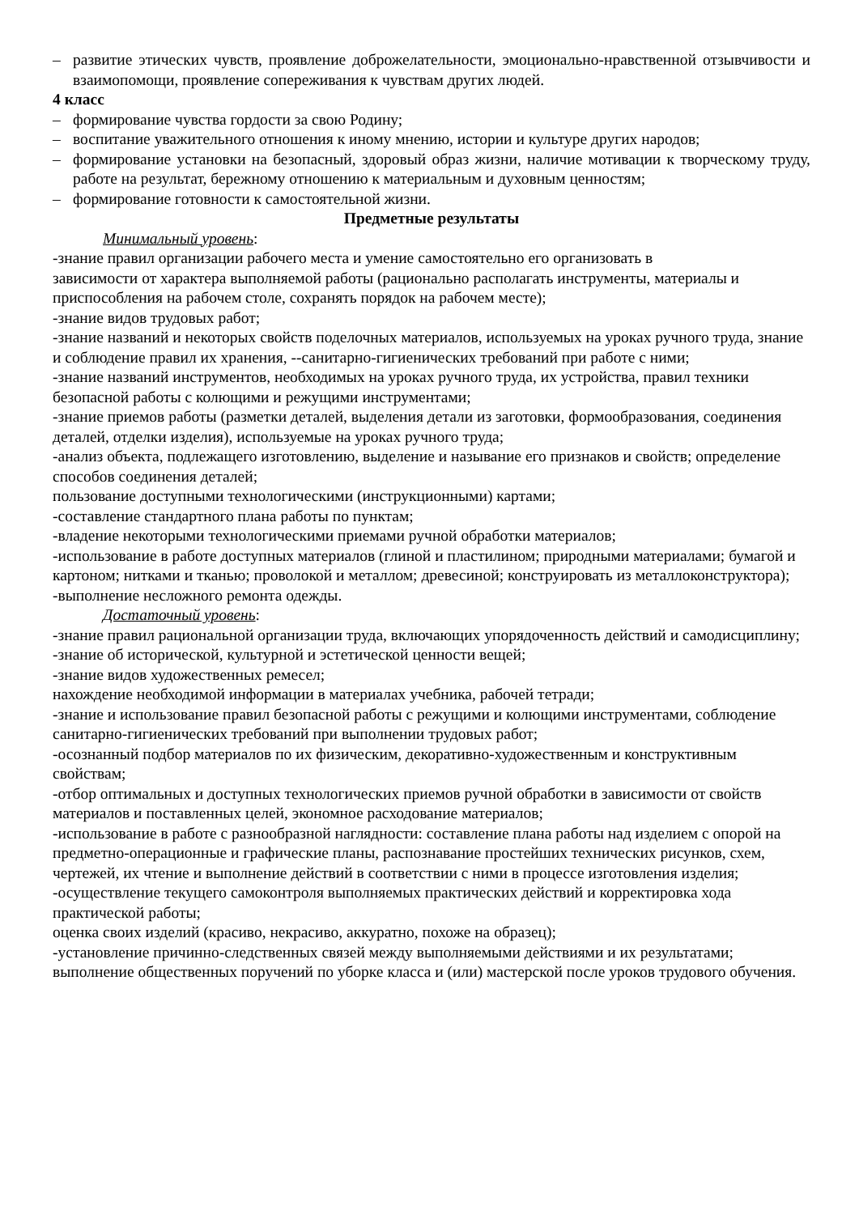– развитие этических чувств, проявление доброжелательности, эмоционально-нравственной отзывчивости и взаимопомощи, проявление сопереживания к чувствам других людей.
4 класс
– формирование чувства гордости за свою Родину;
– воспитание уважительного отношения к иному мнению, истории и культуре других народов;
– формирование установки на безопасный, здоровый образ жизни, наличие мотивации к творческому труду, работе на результат, бережному отношению к материальным и духовным ценностям;
– формирование готовности к самостоятельной жизни.
Предметные результаты
Минимальный уровень:
-знание правил организации рабочего места и умение самостоятельно его организовать в
зависимости от характера выполняемой работы (рационально располагать инструменты, материалы и приспособления на рабочем столе, сохранять порядок на рабочем месте);
-знание видов трудовых работ;
-знание названий и некоторых свойств поделочных материалов, используемых на уроках ручного труда, знание и соблюдение правил их хранения, --санитарно-гигиенических требований при работе с ними;
-знание названий инструментов, необходимых на уроках ручного труда, их устройства, правил техники безопасной работы с колющими и режущими инструментами;
-знание приемов работы (разметки деталей, выделения детали из заготовки, формообразования, соединения деталей, отделки изделия), используемые на уроках ручного труда;
-анализ объекта, подлежащего изготовлению, выделение и называние его признаков и свойств; определение способов соединения деталей;
пользование доступными технологическими (инструкционными) картами;
-составление стандартного плана работы по пунктам;
-владение некоторыми технологическими приемами ручной обработки материалов;
-использование в работе доступных материалов (глиной и пластилином; природными материалами; бумагой и картоном; нитками и тканью; проволокой и металлом; древесиной; конструировать из металлоконструктора);
-выполнение несложного ремонта одежды.
Достаточный уровень:
-знание правил рациональной организации труда, включающих упорядоченность действий и самодисциплину;
-знание об исторической, культурной и эстетической ценности вещей;
-знание видов художественных ремесел;
нахождение необходимой информации в материалах учебника, рабочей тетради;
-знание и использование правил безопасной работы с режущими и колющими инструментами, соблюдение санитарно-гигиенических требований при выполнении трудовых работ;
-осознанный подбор материалов по их физическим, декоративно-художественным и конструктивным свойствам;
-отбор оптимальных и доступных технологических приемов ручной обработки в зависимости от свойств материалов и поставленных целей, экономное расходование материалов;
-использование в работе с разнообразной наглядности: составление плана работы над изделием с опорой на предметно-операционные и графические планы, распознавание простейших технических рисунков, схем, чертежей, их чтение и выполнение действий в соответствии с ними в процессе изготовления изделия;
-осуществление текущего самоконтроля выполняемых практических действий и корректировка хода практической работы;
оценка своих изделий (красиво, некрасиво, аккуратно, похоже на образец);
-установление причинно-следственных связей между выполняемыми действиями и их результатами; выполнение общественных поручений по уборке класса и (или) мастерской после уроков трудового обучения.